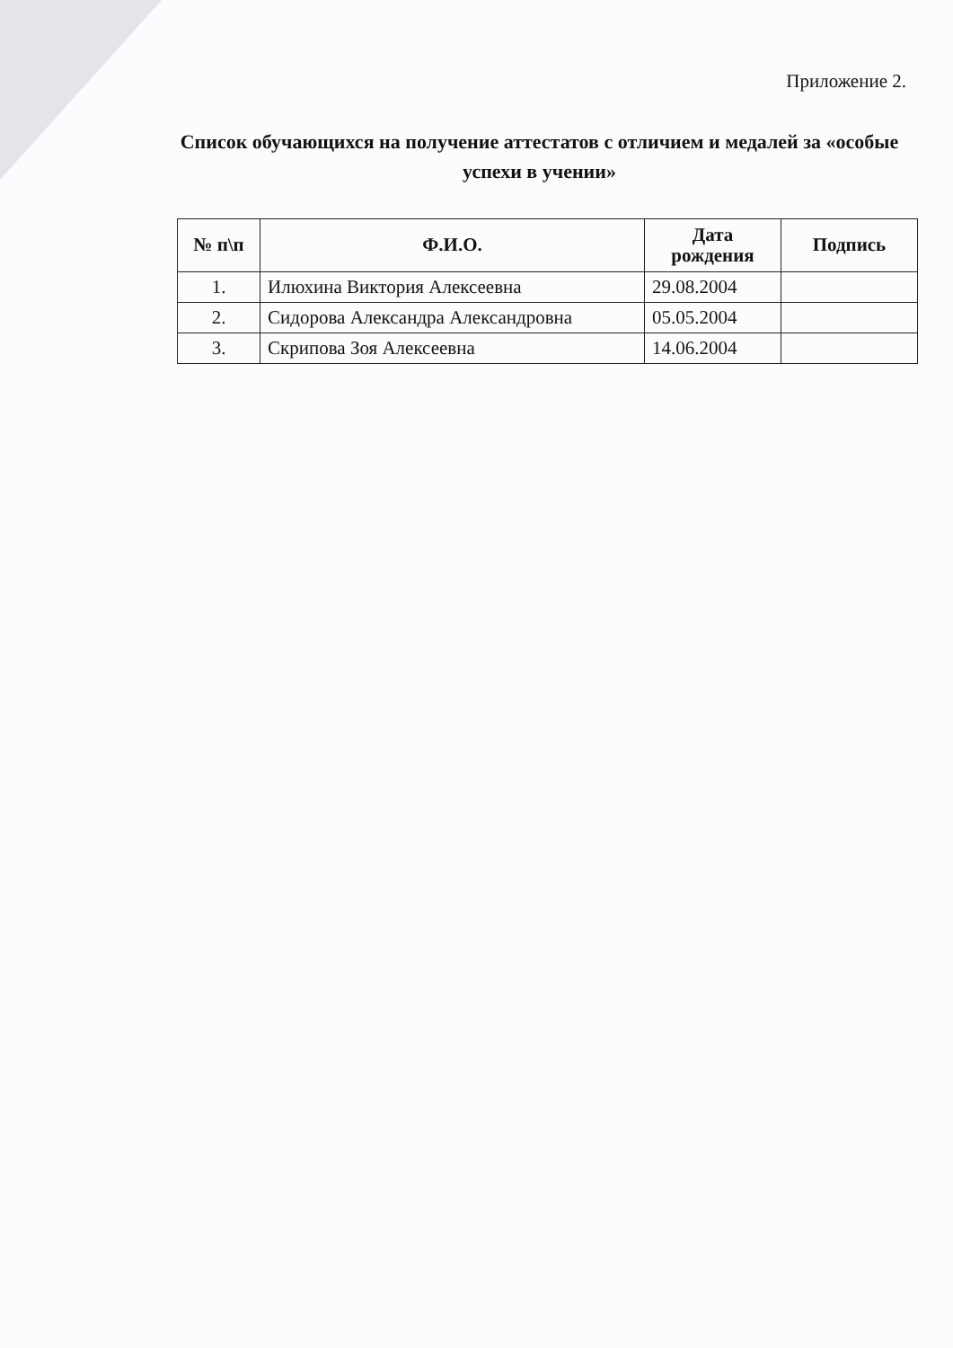Приложение 2.
Список обучающихся на получение аттестатов с отличием и медалей за «особые успехи в учении»
| № п\п | Ф.И.О. | Дата рождения | Подпись |
| --- | --- | --- | --- |
| 1. | Илюхина Виктория Алексеевна | 29.08.2004 | |
| 2. | Сидорова Александра Александровна | 05.05.2004 | |
| 3. | Скрипова Зоя Алексеевна | 14.06.2004 | |